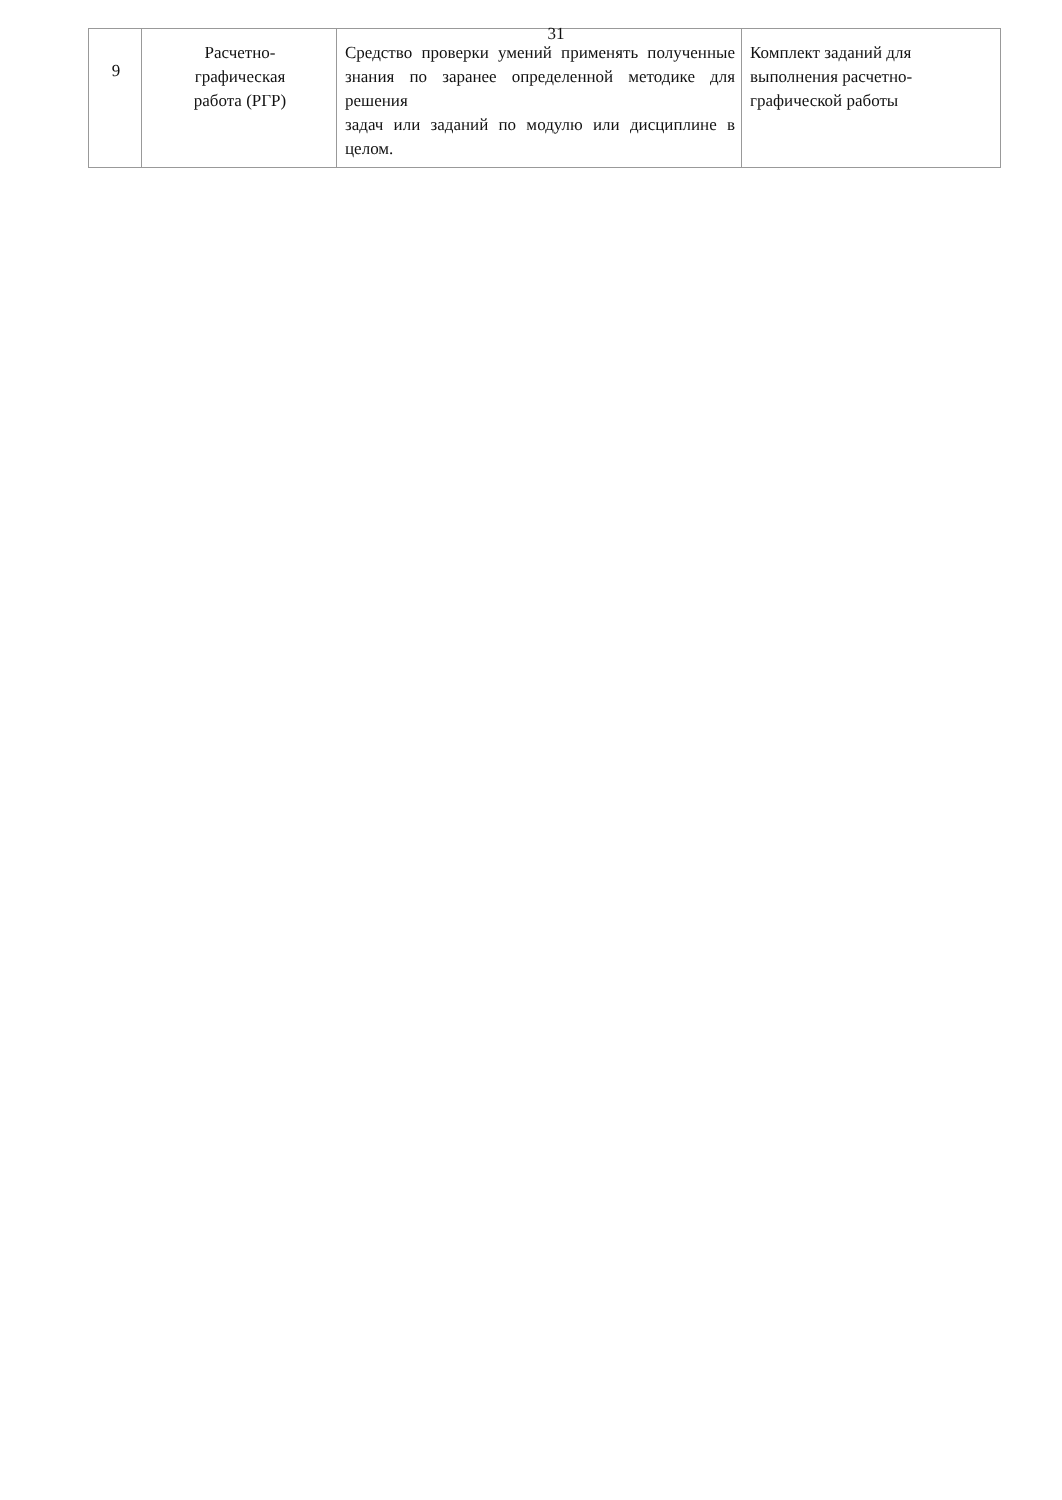31
| 9 | Расчетно- графическая работа (РГР) | Средство проверки умений применять полученные знания по заранее определенной методике для решения задач или заданий по модулю или дисциплине в целом. | Комплект заданий для выполнения расчетно-графической работы |